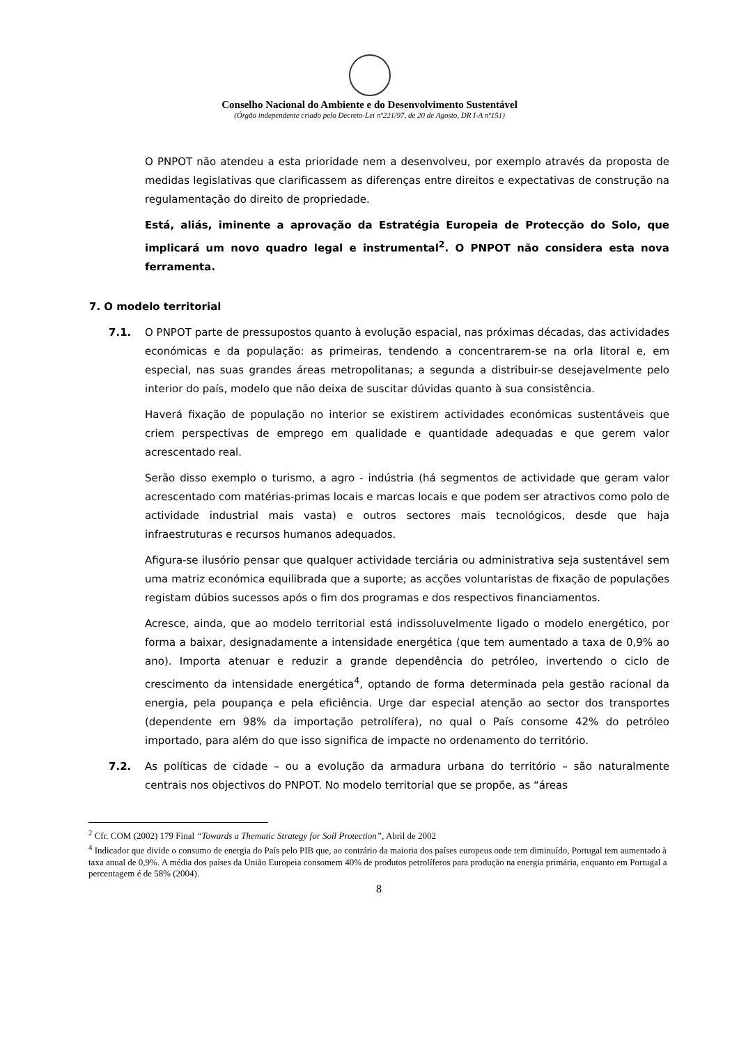Conselho Nacional do Ambiente e do Desenvolvimento Sustentável
(Órgão independente criado pelo Decreto-Lei nº221/97, de 20 de Agosto, DR I-A nº151)
O PNPOT não atendeu a esta prioridade nem a desenvolveu, por exemplo através da proposta de medidas legislativas que clarificassem as diferenças entre direitos e expectativas de construção na regulamentação do direito de propriedade.
Está, aliás, iminente a aprovação da Estratégia Europeia de Protecção do Solo, que implicará um novo quadro legal e instrumental<sup>2</sup>. O PNPOT não considera esta nova ferramenta.
7. O modelo territorial
7.1. O PNPOT parte de pressupostos quanto à evolução espacial, nas próximas décadas, das actividades económicas e da população: as primeiras, tendendo a concentrarem-se na orla litoral e, em especial, nas suas grandes áreas metropolitanas; a segunda a distribuir-se desejavelmente pelo interior do país, modelo que não deixa de suscitar dúvidas quanto à sua consistência.
Haverá fixação de população no interior se existirem actividades económicas sustentáveis que criem perspectivas de emprego em qualidade e quantidade adequadas e que gerem valor acrescentado real.
Serão disso exemplo o turismo, a agro - indústria (há segmentos de actividade que geram valor acrescentado com matérias-primas locais e marcas locais e que podem ser atractivos como polo de actividade industrial mais vasta) e outros sectores mais tecnológicos, desde que haja infraestruturas e recursos humanos adequados.
Afigura-se ilusório pensar que qualquer actividade terciária ou administrativa seja sustentável sem uma matriz económica equilibrada que a suporte; as acções voluntaristas de fixação de populações registam dúbios sucessos após o fim dos programas e dos respectivos financiamentos.
Acresce, ainda, que ao modelo territorial está indissoluvelmente ligado o modelo energético, por forma a baixar, designadamente a intensidade energética (que tem aumentado a taxa de 0,9% ao ano). Importa atenuar e reduzir a grande dependência do petróleo, invertendo o ciclo de crescimento da intensidade energética<sup>4</sup>, optando de forma determinada pela gestão racional da energia, pela poupança e pela eficiência. Urge dar especial atenção ao sector dos transportes (dependente em 98% da importação petrolífera), no qual o País consome 42% do petróleo importado, para além do que isso significa de impacte no ordenamento do território.
7.2. As políticas de cidade – ou a evolução da armadura urbana do território – são naturalmente centrais nos objectivos do PNPOT. No modelo territorial que se propõe, as “áreas
<sup>2</sup> Cfr. COM (2002) 179 Final “Towards a Thematic Strategy for Soil Protection”, Abril de 2002
<sup>4</sup> Indicador que divide o consumo de energia do País pelo PIB que, ao contrário da maioria dos países europeus onde tem diminuído, Portugal tem aumentado à taxa anual de 0,9%. A média dos países da União Europeia consomem 40% de produtos petrolíferos para produção na energia primária, enquanto em Portugal a percentagem é de 58% (2004).
8